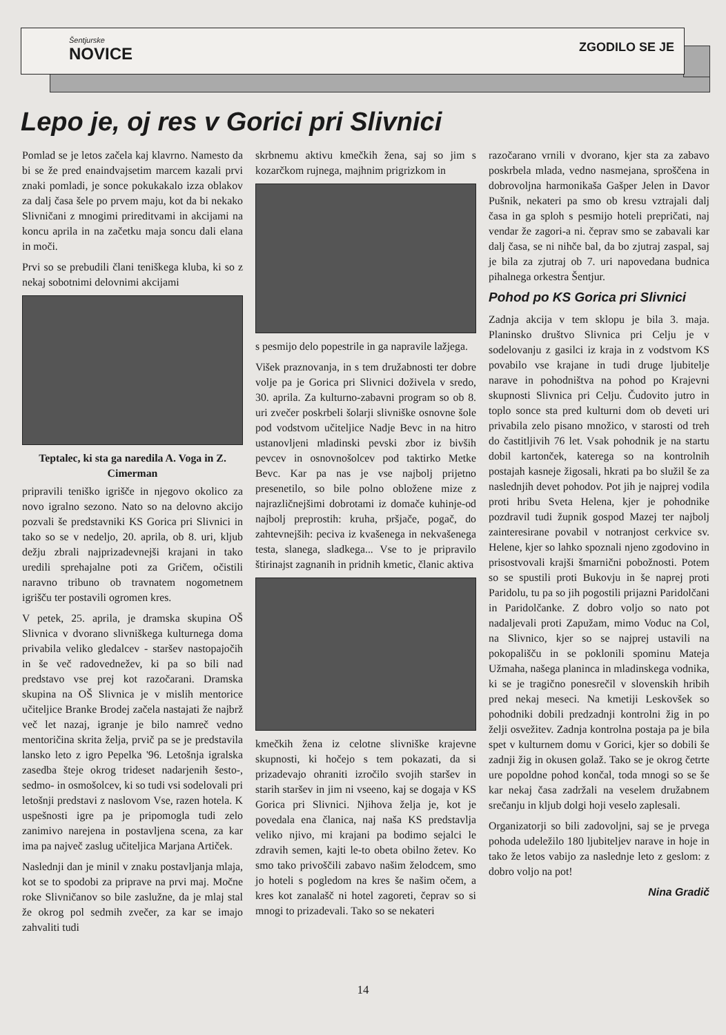Šentjurske
NOVICE
ZGODILO SE JE
Lepo je, oj res v Gorici pri Slivnici
Pomlad se je letos začela kaj klavrno. Namesto da bi se že pred enaindvajsetim marcem kazali prvi znaki pomladi, je sonce pokukakalo izza oblakov za dalj časa šele po prvem maju, kot da bi nekako Slivničani z mnogimi prireditvami in akcijami na koncu aprila in na začetku maja soncu dali elana in moči.
Prvi so se prebudili člani teniškega kluba, ki so z nekaj sobotnimi delovnimi akcijami
Teptalec, ki sta ga naredila A. Voga in Z. Cimerman
pripravili teniško igrišče in njegovo okolico za novo igralno sezono. Nato so na delovno akcijo pozvali še predstavniki KS Gorica pri Slivnici in tako so se v nedeljo, 20. aprila, ob 8. uri, kljub dežju zbrali najprizadevnejši krajani in tako uredili sprehajalne poti za Gričem, očistili naravno tribuno ob travnatem nogometnem igrišču ter postavili ogromen kres.
V petek, 25. aprila, je dramska skupina OŠ Slivnica v dvorano slivniškega kulturnega doma privabila veliko gledalcev - staršev nastopajočih in še več radovednežev, ki pa so bili nad predstavo vse prej kot razočarani. Dramska skupina na OŠ Slivnica je v mislih mentorice učiteljice Branke Brodej začela nastajati že najbrž več let nazaj, igranje je bilo namreč vedno mentoričina skrita želja, prvič pa se je predstavila lansko leto z igro Pepelka '96. Letošnja igralska zasedba šteje okrog trideset nadarjenih šesto-, sedmo- in osmošolcev, ki so tudi vsi sodelovali pri letošnji predstavi z naslovom Vse, razen hotela. K uspešnosti igre pa je pripomogla tudi zelo zanimivo narejena in postavljena scena, za kar ima pa največ zaslug učiteljica Marjana Artiček.
Naslednji dan je minil v znaku postavljanja mlaja, kot se to spodobi za priprave na prvi maj. Močne roke Slivničanov so bile zaslužne, da je mlaj stal že okrog pol sedmih zvečer, za kar se imajo zahvaliti tudi
skrbnemu aktivu kmečkih žena, saj so jim s kozarčkom rujnega, majhnim prigrizkom in
s pesmijo delo popestrile in ga napravile lažjega.
Višek praznovanja, in s tem družabnosti ter dobre volje pa je Gorica pri Slivnici doživela v sredo, 30. aprila. Za kulturno-zabavni program so ob 8. uri zvečer poskrbeli šolarji slivniške osnovne šole pod vodstvom učiteljice Nadje Bevc in na hitro ustanovljeni mladinski pevski zbor iz bivših pevcev in osnovnošolcev pod taktirko Metke Bevc. Kar pa nas je vse najbolj prijetno presenetilo, so bile polno obložene mize z najrazličnejšimi dobrotami iz domače kuhinje-od najbolj preprostih: kruha, pršjače, pogač, do zahtevnejših: peciva iz kvašenega in nekvašenega testa, slanega, sladkega... Vse to je pripravilo štirinajst zagnanih in pridnih kmetic, članic aktiva
kmečkih žena iz celotne slivniške krajevne skupnosti, ki hočejo s tem pokazati, da si prizadevajo ohraniti izročilo svojih staršev in starih staršev in jim ni vseeno, kaj se dogaja v KS Gorica pri Slivnici. Njihova želja je, kot je povedala ena članica, naj naša KS predstavlja veliko njivo, mi krajani pa bodimo sejalci le zdravih semen, kajti le-to obeta obilno žetev. Ko smo tako privoščili zabavo našim želodcem, smo jo hoteli s pogledom na kres še našim očem, a kres kot zanalašč ni hotel zagoreti, čeprav so si mnogi to prizadevali. Tako so se nekateri
razočarano vrnili v dvorano, kjer sta za zabavo poskrbela mlada, vedno nasmejana, sproščena in dobrovoljna harmonikaša Gašper Jelen in Davor Pušnik, nekateri pa smo ob kresu vztrajali dalj časa in ga sploh s pesmijo hoteli prepričati, naj vendar že zagori-a ni. čeprav smo se zabavali kar dalj časa, se ni nihče bal, da bo zjutraj zaspal, saj je bila za zjutraj ob 7. uri napovedana budnica pihalnega orkestra Šentjur.
Pohod po KS Gorica pri Slivnici
Zadnja akcija v tem sklopu je bila 3. maja. Planinsko društvo Slivnica pri Celju je v sodelovanju z gasilci iz kraja in z vodstvom KS povabilo vse krajane in tudi druge ljubitelje narave in pohodništva na pohod po Krajevni skupnosti Slivnica pri Celju. Čudovito jutro in toplo sonce sta pred kulturni dom ob deveti uri privabila zelo pisano množico, v starosti od treh do častitljivih 76 let. Vsak pohodnik je na startu dobil kartonček, katerega so na kontrolnih postajah kasneje žigosali, hkrati pa bo služil še za naslednjih devet pohodov. Pot jih je najprej vodila proti hribu Sveta Helena, kjer je pohodnike pozdravil tudi župnik gospod Mazej ter najbolj zainteresirane povabil v notranjost cerkvice sv. Helene, kjer so lahko spoznali njeno zgodovino in prisostvovali krajši šmarnični pobožnosti. Potem so se spustili proti Bukovju in še naprej proti Paridolu, tu pa so jih pogostili prijazni Paridolčani in Paridolčanke. Z dobro voljo so nato pot nadaljevali proti Zapužam, mimo Voduc na Col, na Slivnico, kjer so se najprej ustavili na pokopališču in se poklonili spominu Mateja Užmaha, našega planinca in mladinskega vodnika, ki se je tragično ponesrečil v slovenskih hribih pred nekaj meseci. Na kmetiji Leskovšek so pohodniki dobili predzadnji kontrolni žig in po želji osvežitev. Zadnja kontrolna postaja pa je bila spet v kulturnem domu v Gorici, kjer so dobili še zadnji žig in okusen golaž. Tako se je okrog četrte ure popoldne pohod končal, toda mnogi so se še kar nekaj časa zadržali na veselem družabnem srečanju in kljub dolgi hoji veselo zaplesali.
Organizatorji so bili zadovoljni, saj se je prvega pohoda udeležilo 180 ljubiteljev narave in hoje in tako že letos vabijo za naslednje leto z geslom: z dobro voljo na pot!
Nina Gradič
14